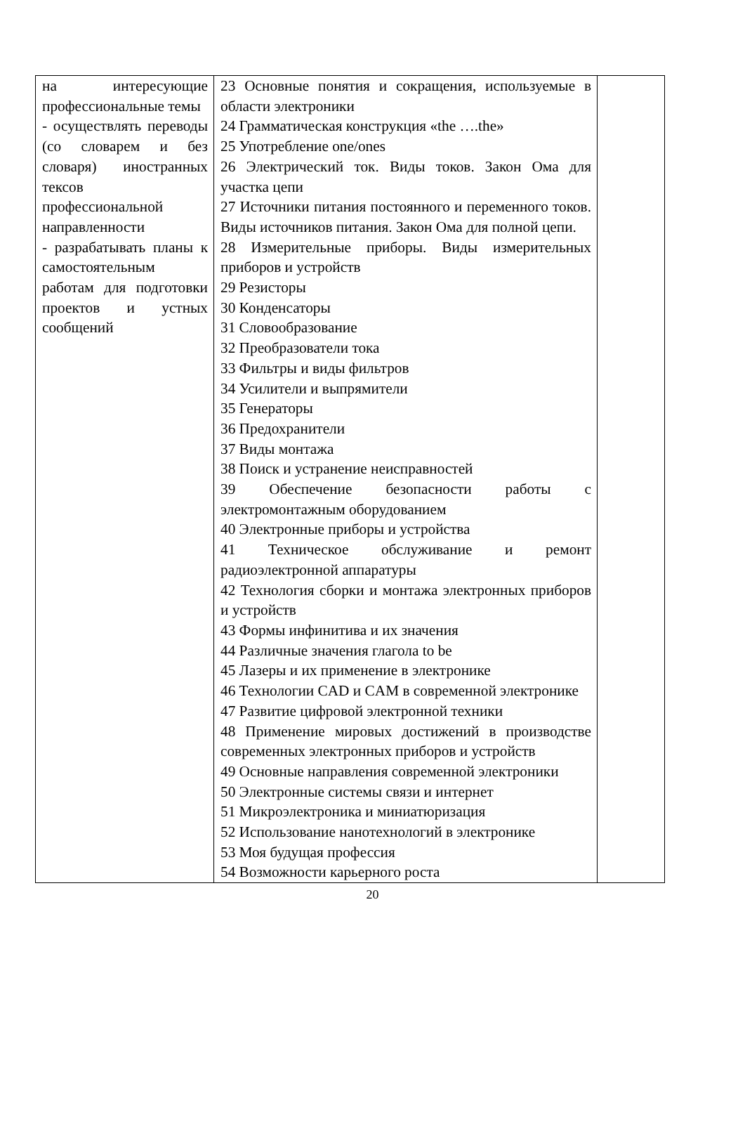| на интересующие профессиональные темы - осуществлять переводы (со словарем и без словаря) иностранных тексов профессиональной направленности - разрабатывать планы к самостоятельным работам для подготовки проектов и устных сообщений | 23 Основные понятия и сокращения, используемые в области электроники 24 Грамматическая конструкция «the ….the» 25 Употребление one/ones 26 Электрический ток. Виды токов. Закон Ома для участка цепи 27 Источники питания постоянного и переменного токов. Виды источников питания. Закон Ома для полной цепи. 28 Измерительные приборы. Виды измерительных приборов и устройств 29 Резисторы 30 Конденсаторы 31 Словообразование 32 Преобразователи тока 33 Фильтры и виды фильтров 34 Усилители и выпрямители 35 Генераторы 36 Предохранители 37 Виды монтажа 38 Поиск и устранение неисправностей 39 Обеспечение безопасности работы с электромонтажным оборудованием 40 Электронные приборы и устройства 41 Техническое обслуживание и ремонт радиоэлектронной аппаратуры 42 Технология сборки и монтажа электронных приборов и устройств 43 Формы инфинитива и их значения 44 Различные значения глагола to be 45 Лазеры и их применение в электронике 46 Технологии CAD и CAM в современной электронике 47 Развитие цифровой электронной техники 48 Применение мировых достижений в производстве современных электронных приборов и устройств 49 Основные направления современной электроники 50 Электронные системы связи и интернет 51 Микроэлектроника и миниатюризация 52 Использование нанотехнологий в электронике 53 Моя будущая профессия 54 Возможности карьерного роста | |
20